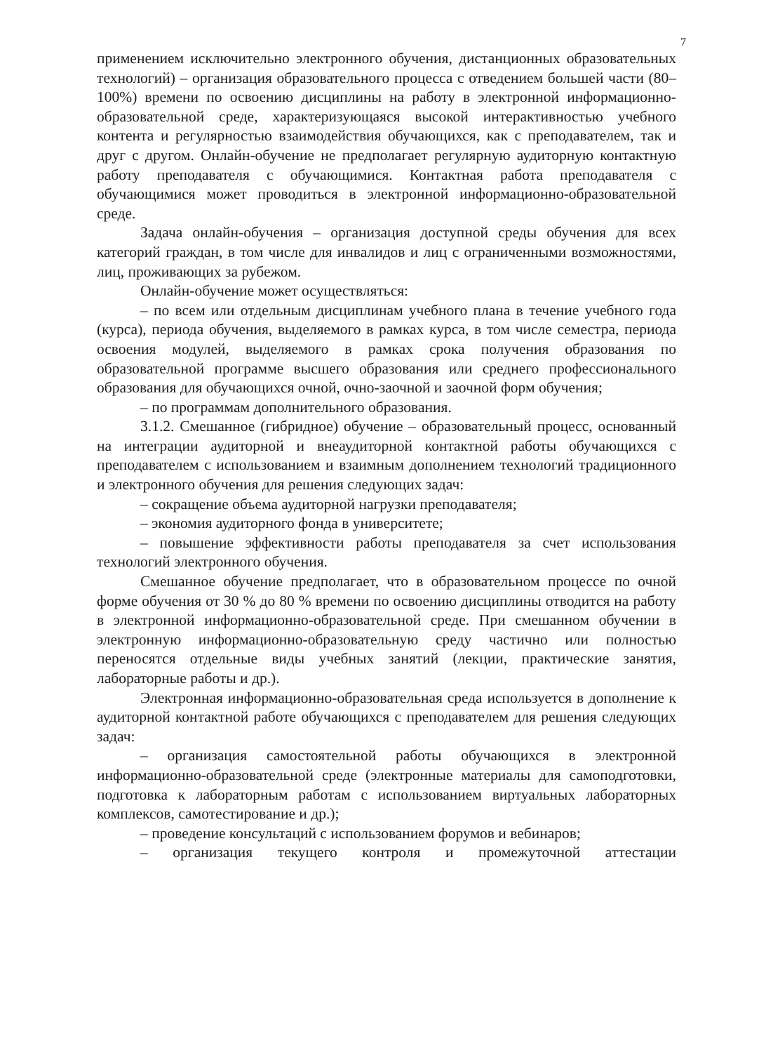7
применением исключительно электронного обучения, дистанционных образовательных технологий) – организация образовательного процесса с отведением большей части (80–100%) времени по освоению дисциплины на работу в электронной информационно-образовательной среде, характеризующаяся высокой интерактивностью учебного контента и регулярностью взаимодействия обучающихся, как с преподавателем, так и друг с другом. Онлайн-обучение не предполагает регулярную аудиторную контактную работу преподавателя с обучающимися. Контактная работа преподавателя с обучающимися может проводиться в электронной информационно-образовательной среде.
Задача онлайн-обучения – организация доступной среды обучения для всех категорий граждан, в том числе для инвалидов и лиц с ограниченными возможностями, лиц, проживающих за рубежом.
Онлайн-обучение может осуществляться:
– по всем или отдельным дисциплинам учебного плана в течение учебного года (курса), периода обучения, выделяемого в рамках курса, в том числе семестра, периода освоения модулей, выделяемого в рамках срока получения образования по образовательной программе высшего образования или среднего профессионального образования для обучающихся очной, очно-заочной и заочной форм обучения;
– по программам дополнительного образования.
3.1.2. Смешанное (гибридное) обучение – образовательный процесс, основанный на интеграции аудиторной и внеаудиторной контактной работы обучающихся с преподавателем с использованием и взаимным дополнением технологий традиционного и электронного обучения для решения следующих задач:
– сокращение объема аудиторной нагрузки преподавателя;
– экономия аудиторного фонда в университете;
– повышение эффективности работы преподавателя за счет использования технологий электронного обучения.
Смешанное обучение предполагает, что в образовательном процессе по очной форме обучения от 30 % до 80 % времени по освоению дисциплины отводится на работу в электронной информационно-образовательной среде. При смешанном обучении в электронную информационно-образовательную среду частично или полностью переносятся отдельные виды учебных занятий (лекции, практические занятия, лабораторные работы и др.).
Электронная информационно-образовательная среда используется в дополнение к аудиторной контактной работе обучающихся с преподавателем для решения следующих задач:
– организация самостоятельной работы обучающихся в электронной информационно-образовательной среде (электронные материалы для самоподготовки, подготовка к лабораторным работам с использованием виртуальных лабораторных комплексов, самотестирование и др.);
– проведение консультаций с использованием форумов и вебинаров;
– организация текущего контроля и промежуточной аттестации